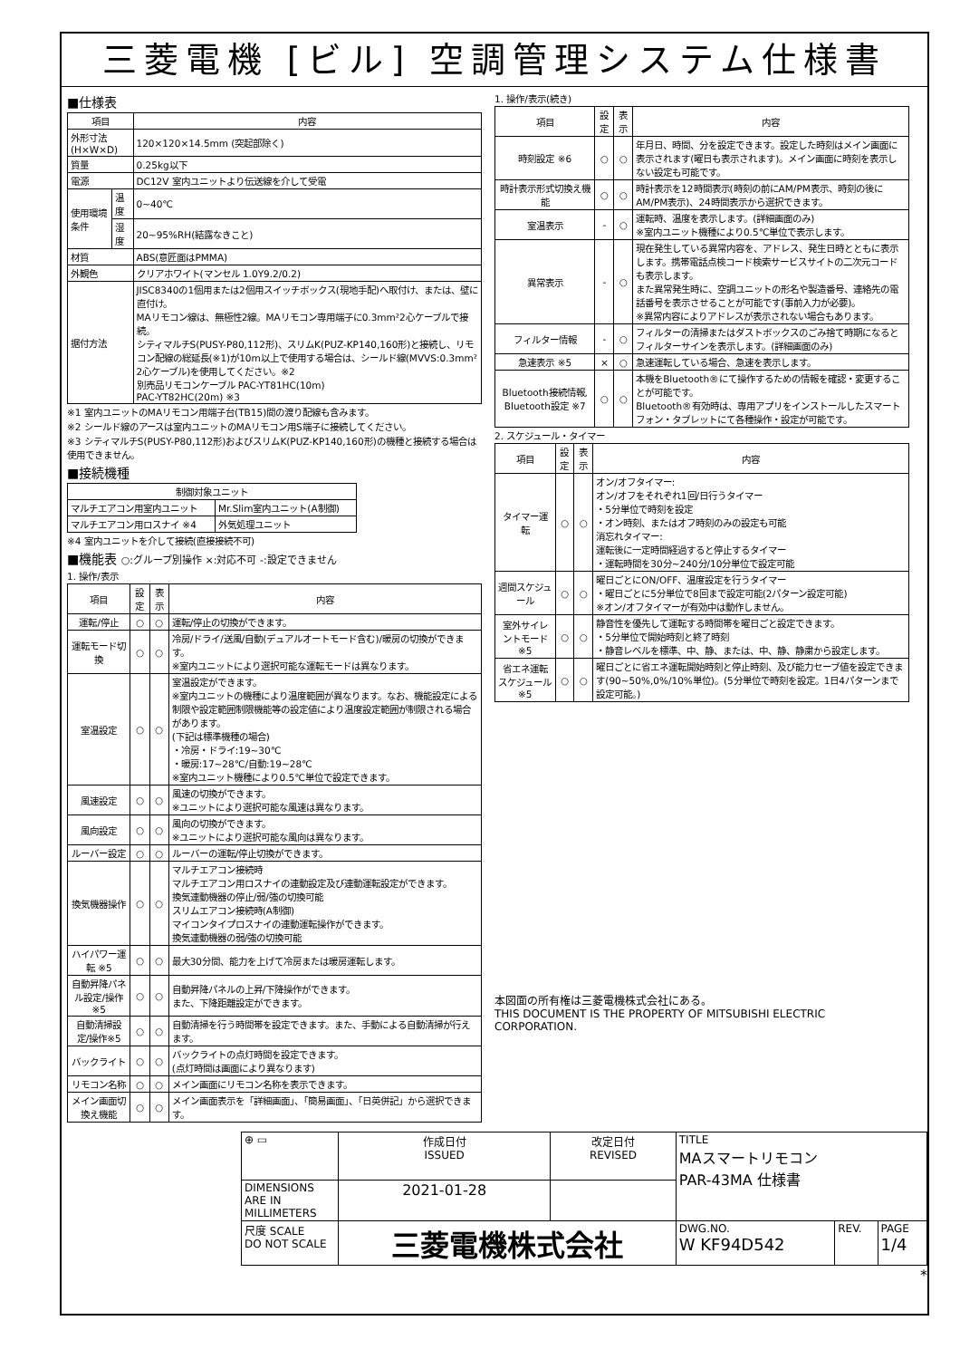三菱電機 [ビル] 空調管理システム仕様書
■仕様表
| 項目 | | 内容 |
| --- | --- | --- |
| 外形寸法(H×W×D) | | 120×120×14.5mm (突起部除く) |
| 質量 | | 0.25kg以下 |
| 電源 | | DC12V 室内ユニットより伝送線を介して受電 |
| 使用環境条件 | 温度 | 0~40℃ |
| | 湿度 | 20~95%RH(結露なきこと) |
| 材質 | | ABS(意匠面はPMMA) |
| 外観色 | | クリアホワイト(マンセル 1.0Y9.2/0.2) |
| 据付方法 | | JISC8340の1個用または2個用スイッチボックス(現地手配)へ取付け、または、壁に直付け。 MAリモコン線は、無極性2線。MAリモコン専用端子に0.3mm²2心ケーブルで接続。 シティマルチS(PUSY-P80,112形)、スリムK(PUZ-KP140,160形)と接続し、リモコン配線の総延長(※1)が10m以上で使用する場合は、シールド線(MVVS:0.3mm² 2心ケーブル)を使用してください。※2 別売品リモコンケーブル PAC-YT81HC(10m) PAC-YT82HC(20m) ※3 |
※1 室内ユニットのMAリモコン用端子台(TB15)間の渡り配線も含みます。
※2 シールド線のアースは室内ユニットのMAリモコン用S端子に接続してください。
※3 シティマルチS(PUSY-P80,112形)およびスリムK(PUZ-KP140,160形)の機種と接続する場合は使用できません。
■接続機種
| 制御対象ユニット | |
| --- | --- |
| マルチエアコン用室内ユニット | Mr.Slim室内ユニット(A制御) |
| マルチエアコン用ロスナイ ※4 | 外気処理ユニット |
※4 室内ユニットを介して接続(直接接続不可)
■機能表 ○:グループ別操作 ×:対応不可 -:設定できません
1. 操作/表示
| 項目 | 設定 | 表示 | 内容 |
| --- | --- | --- | --- |
| 運転/停止 | ○ | ○ | 運転/停止の切換ができます。 |
| 運転モード切換 | ○ | ○ | 冷房/ドライ/送風/自動(デュアルオートモード含む)/暖房の切換ができます。 ※室内ユニットにより選択可能な運転モードは異なります。 |
| 室温設定 | ○ | ○ | 室温設定ができます。 ※室内ユニットの機種により温度範囲が異なります。なお、機能設定による制限や設定範囲制限機能等の設定値により温度設定範囲が制限される場合があります。 (下記は標準機種の場合) ・冷房・ドライ:19~30℃ ・暖房:17~28℃/自動:19~28℃ ※室内ユニット機種により0.5℃単位で設定できます。 |
| 風速設定 | ○ | ○ | 風速の切換ができます。 ※ユニットにより選択可能な風速は異なります。 |
| 風向設定 | ○ | ○ | 風向の切換ができます。 ※ユニットにより選択可能な風向は異なります。 |
| ルーバー設定 | ○ | ○ | ルーバーの運転/停止切換ができます。 |
| 換気機器操作 | ○ | ○ | マルチエアコン接続時 マルチエアコン用ロスナイの連動設定及び連動運転設定ができます。 換気連動機器の停止/弱/強の切換可能 スリムエアコン接続時(A制御) マイコンタイプロスナイの連動運転操作ができます。 換気連動機器の弱/強の切換可能 |
| ハイパワー運転 ※5 | ○ | ○ | 最大30分間、能力を上げて冷房または暖房運転します。 |
| 自動昇降パネル設定/操作※5 | ○ | ○ | 自動昇降パネルの上昇/下降操作ができます。 また、下降距離設定ができます。 |
| 自動清掃設定/操作※5 | ○ | ○ | 自動清掃を行う時間帯を設定できます。また、手動による自動清掃が行えます。 |
| バックライト | ○ | ○ | バックライトの点灯時間を設定できます。 (点灯時間は画面により異なります) |
| リモコン名称 | ○ | ○ | メイン画面にリモコン名称を表示できます。 |
| メイン画面切換え機能 | ○ | ○ | メイン画面表示を「詳細画面」、「簡易画面」、「日英併記」から選択できます。 |
1. 操作/表示(続き)
| 項目 | 設定 | 表示 | 内容 |
| --- | --- | --- | --- |
| 時刻設定 ※6 | ○ | ○ | 年月日、時間、分を設定できます。設定した時刻はメイン画面に表示されます(曜日も表示されます)。メイン画面に時刻を表示しない設定も可能です。 |
| 時計表示形式切換え機能 | ○ | ○ | 時計表示を12時間表示(時刻の前にAM/PM表示、時刻の後にAM/PM表示)、24時間表示から選択できます。 |
| 室温表示 | - | ○ | 運転時、温度を表示します。(詳細画面のみ) ※室内ユニット機種により0.5℃単位で表示します。 |
| 異常表示 | - | ○ | 現在発生している異常内容を、アドレス、発生日時とともに表示します。携帯電話点検コード検索サービスサイトの二次元コードも表示します。 また異常発生時に、空調ユニットの形名や製造番号、連絡先の電話番号を表示させることが可能です(事前入力が必要)。 ※異常内容によりアドレスが表示されない場合もあります。 |
| フィルター情報 | - | ○ | フィルターの清掃またはダストボックスのごみ捨て時期になるとフィルターサインを表示します。(詳細画面のみ) |
| 急速表示 ※5 | × | ○ | 急速運転している場合、急速を表示します。 |
| Bluetooth接続情報, Bluetooth設定 ※7 | ○ | ○ | 本機をBluetooth®にて操作するための情報を確認・変更することが可能です。 Bluetooth®有効時は、専用アプリをインストールしたスマートフォン・タブレットにて各種操作・設定が可能です。 |
2. スケジュール・タイマー
| 項目 | 設定 | 表示 | 内容 |
| --- | --- | --- | --- |
| タイマー運転 | ○ | ○ | オン/オフタイマー: オン/オフをそれぞれ1回/日行うタイマー ・5分単位で時刻を設定 ・オン時刻、またはオフ時刻のみの設定も可能 消忘れタイマー: 運転後に一定時間経過すると停止するタイマー ・運転時間を30分~240分/10分単位で設定可能 |
| 週間スケジュール | ○ | ○ | 曜日ごとにON/OFF、温度設定を行うタイマー ・曜日ごとに5分単位で8回まで設定可能(2パターン設定可能) ※オン/オフタイマーが有効中は動作しません。 |
| 室外サイレントモード ※5 | ○ | ○ | 静音性を優先して運転する時間帯を曜日ごと設定できます。 ・5分単位で開始時刻と終了時刻 ・静音レベルを標準、中、静、または、中、静、静粛から設定します。 |
| 省エネ運転スケジュール ※5 | ○ | ○ | 曜日ごとに省エネ運転開始時刻と停止時刻、及び能力セーブ値を設定できます(90~50%,0%/10%単位)。(5分単位で時刻を設定。1日4パターンまで設定可能。) |
本図面の所有権は三菱電機株式会社にある。
THIS DOCUMENT IS THE PROPERTY OF MITSUBISHI ELECTRIC CORPORATION.
| ⊕ ▭ | 作成日付 ISSUED | 改定日付 REVISED | TITLE MAスマートリモコン PAR-43MA 仕様書 | | |
| DIMENSIONS ARE IN MILLIMETERS | 2021-01-28 | | | | |
| 尺度 SCALE DO NOT SCALE | 三菱電機株式会社 | | DWG.NO. W KF94D542 | REV. | PAGE 1/4 |
*